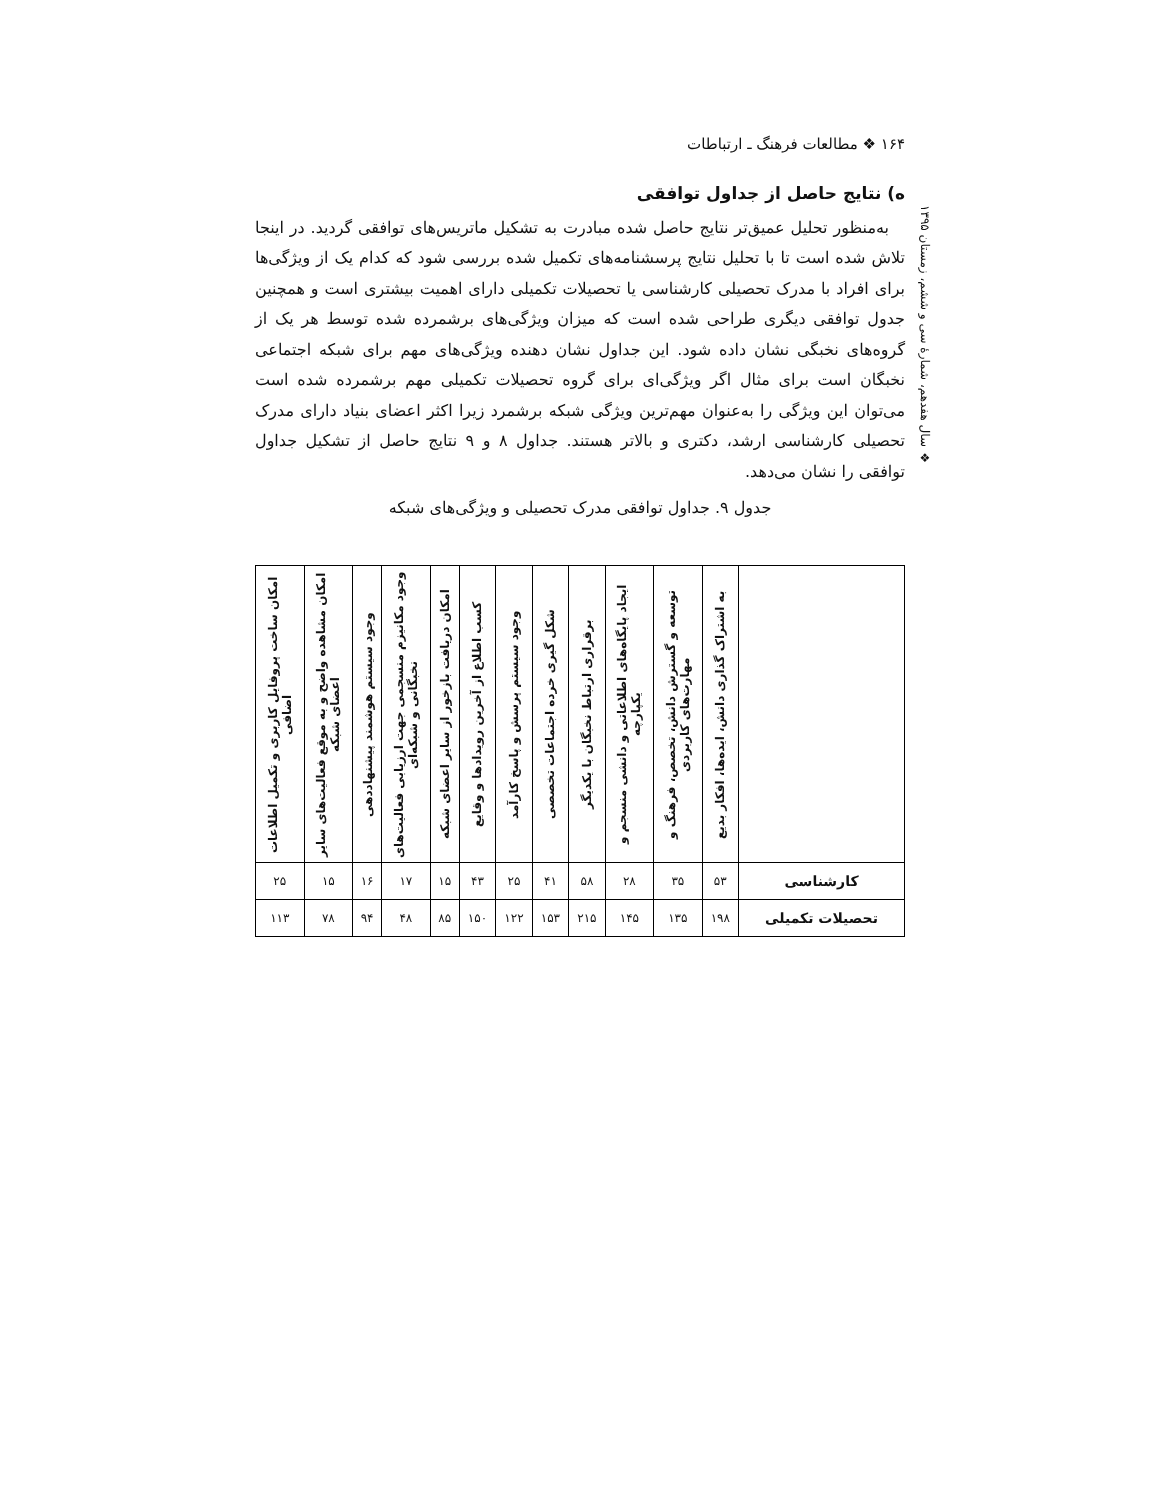۱۶۴ ❖ مطالعات فرهنگ ـ ارتباطات
❖ سال هفدهم، شمارهٔ سی و ششم، زمستان ۱۳۹۵
ه) نتایج حاصل از جداول توافقی
به‌منظور تحلیل عمیق‌تر نتایج حاصل شده مبادرت به تشکیل ماتریس‌های توافقی گردید. در اینجا تلاش شده است تا با تحلیل نتایج پرسشنامه‌های تکمیل شده بررسی شود که کدام یک از ویژگی‌ها برای افراد با مدرک تحصیلی کارشناسی یا تحصیلات تکمیلی دارای اهمیت بیشتری است و همچنین جدول توافقی دیگری طراحی شده است که میزان ویژگی‌های برشمرده شده توسط هر یک از گروه‌های نخبگی نشان داده شود. این جداول نشان دهنده ویژگی‌های مهم برای شبکه اجتماعی نخبگان است برای مثال اگر ویژگی‌ای برای گروه تحصیلات تکمیلی مهم برشمرده شده است می‌توان این ویژگی را به‌عنوان مهم‌ترین ویژگی شبکه برشمرد زیرا اکثر اعضای بنیاد دارای مدرک تحصیلی کارشناسی ارشد، دکتری و بالاتر هستند. جداول ۸ و ۹ نتایج حاصل از تشکیل جداول توافقی را نشان می‌دهد.
جدول ۹. جداول توافقی مدرک تحصیلی و ویژگی‌های شبکه
| | به اشتراک گذاری دانش، ایده‌ها، افکار بدیع | توسعه و گسترش دانش، تخصص، فرهنگ و مهارت‌های کاربردی | ایجاد پایگاه‌های اطلاعاتی و دانشی منسجم و یکپارچه | برقراری ارتباط نخبگان با یکدیگر | شکل گیری خرده اجتماعات تخصصی | وجود سیستم پرسش و پاسخ کارآمد | کسب اطلاع از آخرین رویدادها و وقایع | امکان دریافت بازخور از سایر اعضای شبکه | وجود مکانیزم منسجمی جهت ارزیابی فعالیت‌های نخبگانی و شبکه‌ای | وجود سیستم هوشمند پیشنهاددهی | امکان مشاهده واضح و به موقع فعالیت‌های سایر اعضای شبکه | امکان ساخت پروفایل کاربری و تکمیل اطلاعات اضافی |
| --- | --- | --- | --- | --- | --- | --- | --- | --- | --- | --- | --- | --- |
| کارشناسی | ۵۳ | ۳۵ | ۲۸ | ۵۸ | ۴۱ | ۲۵ | ۴۳ | ۱۵ | ۱۷ | ۱۶ | ۱۵ | ۲۵ |
| تحصیلات تکمیلی | ۱۹۸ | ۱۳۵ | ۱۴۵ | ۲۱۵ | ۱۵۳ | ۱۲۲ | ۱۵۰ | ۸۵ | ۴۸ | ۹۴ | ۷۸ | ۱۱۳ |